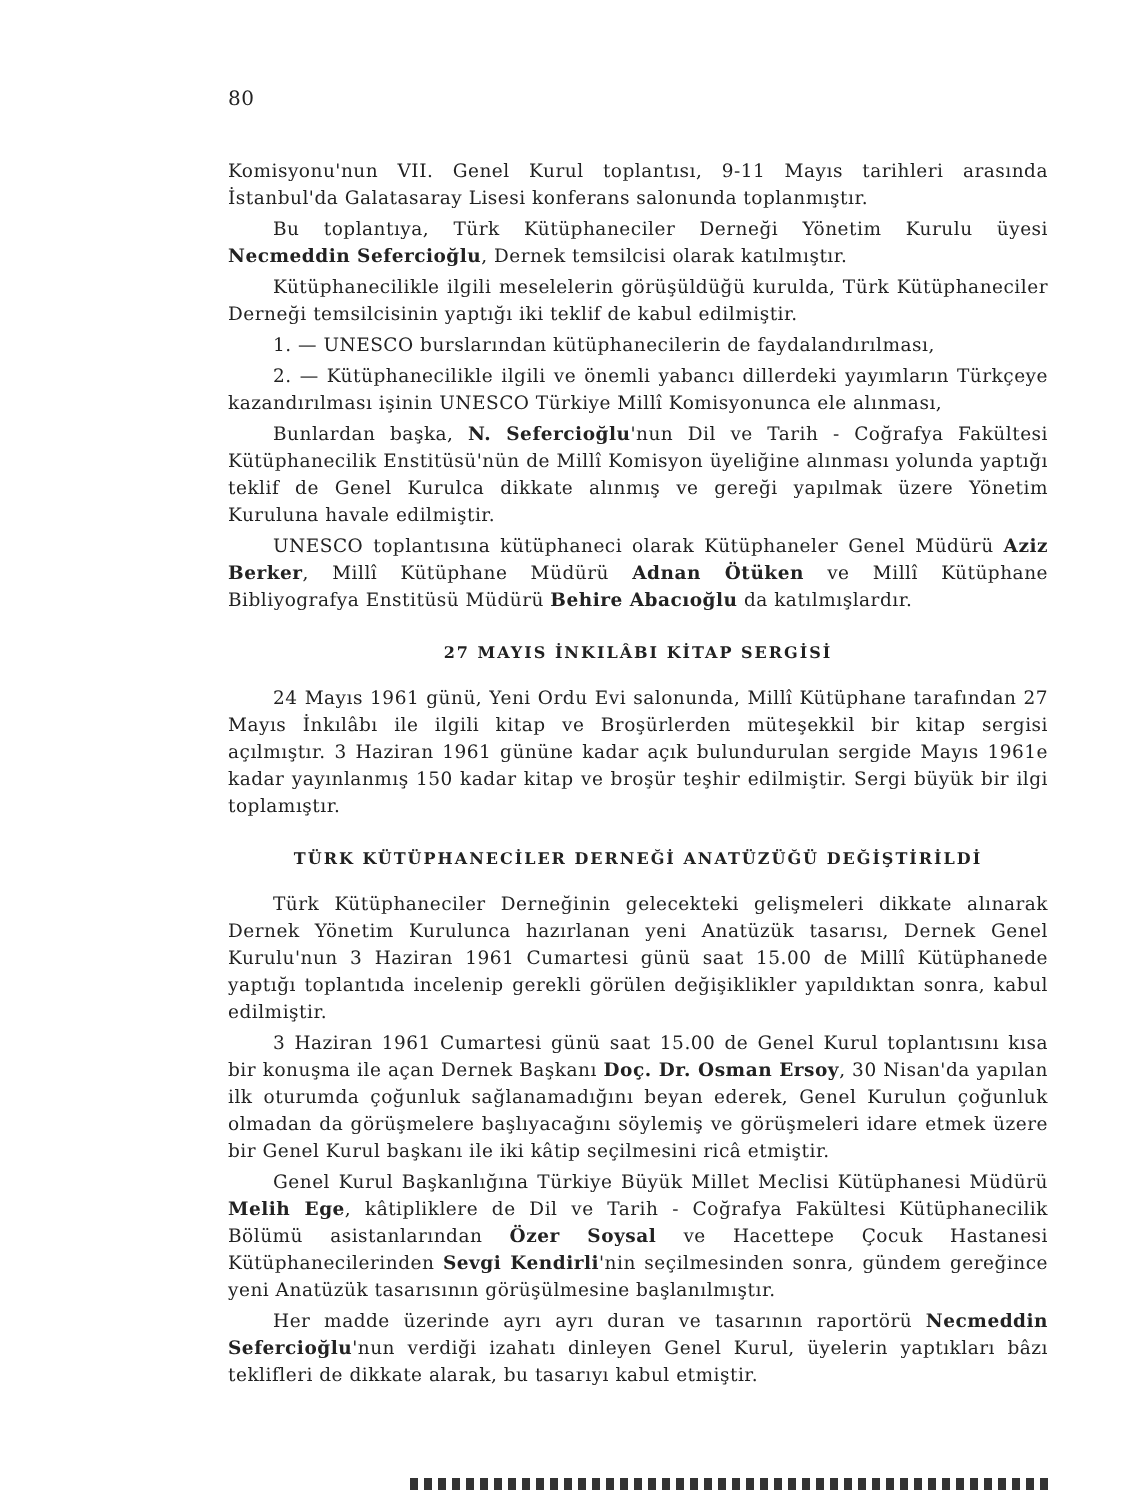80
Komisyonu'nun VII. Genel Kurul toplantısı, 9-11 Mayıs tarihleri arasında İstanbul'da Galatasaray Lisesi konferans salonunda toplanmıştır.
Bu toplantıya, Türk Kütüphaneciler Derneği Yönetim Kurulu üyesi Necmeddin Sefercioğlu, Dernek temsilcisi olarak katılmıştır.
Kütüphanecilikle ilgili meselelerin görüşüldüğü kurulda, Türk Kütüphaneciler Derneği temsilcisinin yaptığı iki teklif de kabul edilmiştir.
1. — UNESCO burslarından kütüphanecilerin de faydalandırılması,
2. — Kütüphanecilikle ilgili ve önemli yabancı dillerdeki yayımların Türkçeye kazandırılması işinin UNESCO Türkiye Millî Komisyonunca ele alınması,
Bunlardan başka, N. Sefercioğlu'nun Dil ve Tarih - Coğrafya Fakültesi Kütüphanecilik Enstitüsü'nün de Millî Komisyon üyeliğine alınması yolunda yaptığı teklif de Genel Kurulca dikkate alınmış ve gereği yapılmak üzere Yönetim Kuruluna havale edilmiştir.
UNESCO toplantısına kütüphaneci olarak Kütüphaneler Genel Müdürü Aziz Berker, Millî Kütüphane Müdürü Adnan Ötüken ve Millî Kütüphane Bibliyografya Enstitüsü Müdürü Behire Abacıoğlu da katılmışlardır.
27 MAYIS İNKILÂBI KİTAP SERGİSİ
24 Mayıs 1961 günü, Yeni Ordu Evi salonunda, Millî Kütüphane tarafından 27 Mayıs İnkılâbı ile ilgili kitap ve Broşürlerden müteşekkil bir kitap sergisi açılmıştır. 3 Haziran 1961 gününe kadar açık bulundurulan sergide Mayıs 1961e kadar yayınlanmış 150 kadar kitap ve broşür teşhir edilmiştir. Sergi büyük bir ilgi toplamıştır.
TÜRK KÜTÜPHANECİLER DERNEĞİ ANATÜZÜĞÜ DEĞİŞTİRİLDİ
Türk Kütüphaneciler Derneğinin gelecekteki gelişmeleri dikkate alınarak Dernek Yönetim Kurulunca hazırlanan yeni Anatüzük tasarısı, Dernek Genel Kurulu'nun 3 Haziran 1961 Cumartesi günü saat 15.00 de Millî Kütüphanede yaptığı toplantıda incelenip gerekli görülen değişiklikler yapıldıktan sonra, kabul edilmiştir.
3 Haziran 1961 Cumartesi günü saat 15.00 de Genel Kurul toplantısını kısa bir konuşma ile açan Dernek Başkanı Doç. Dr. Osman Ersoy, 30 Nisan'da yapılan ilk oturumda çoğunluk sağlanamadığını beyan ederek, Genel Kurulun çoğunluk olmadan da görüşmelere başlıyacağını söylemiş ve görüşmeleri idare etmek üzere bir Genel Kurul başkanı ile iki kâtip seçilmesini ricâ etmiştir.
Genel Kurul Başkanlığına Türkiye Büyük Millet Meclisi Kütüphanesi Müdürü Melih Ege, kâtipliklere de Dil ve Tarih - Coğrafya Fakültesi Kütüphanecilik Bölümü asistanlarından Özer Soysal ve Hacettepe Çocuk Hastanesi Kütüphanecilerinden Sevgi Kendirli'nin seçilmesinden sonra, gündem gereğince yeni Anatüzük tasarısının görüşülmesine başlanılmıştır.
Her madde üzerinde ayrı ayrı duran ve tasarının raportörü Necmeddin Sefercioğlu'nun verdiği izahatı dinleyen Genel Kurul, üyelerin yaptıkları bâzı teklifleri de dikkate alarak, bu tasarıyı kabul etmiştir.